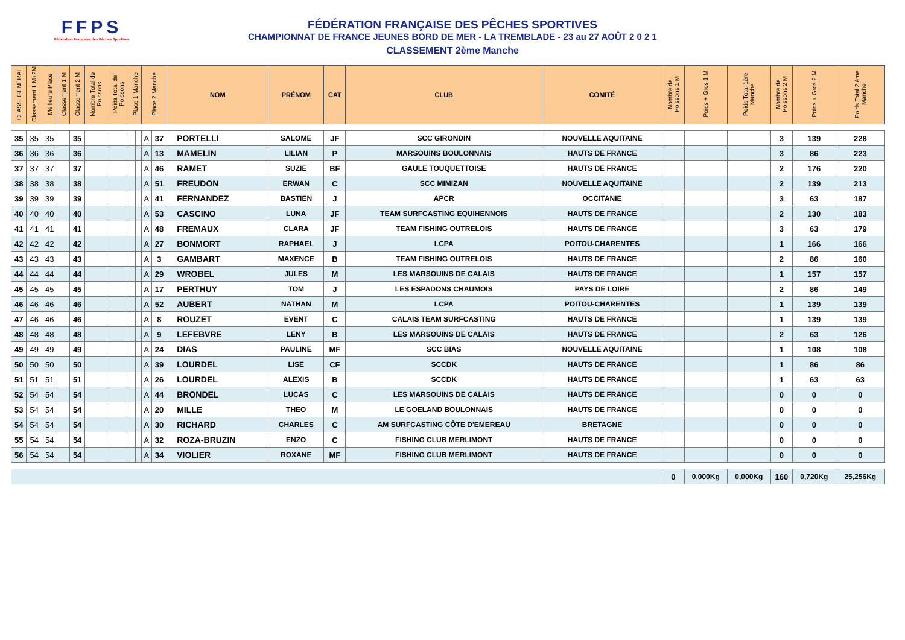FFPS
Fédération Française des Pêches Sportives
FÉDÉRATION FRANÇAISE DES PÊCHES SPORTIVES
CHAMPIONNAT DE FRANCE JEUNES BORD DE MER - LA TREMBLADE - 23 au 27 AOÛT 2 0 2 1
CLASSEMENT 2ème Manche
| CLASS. GÉNÉRAL | Classement 1 M+2M | Meilleure Place | Classement 1 M | Classement 2 M | Nombre Total de Poissons | Poids Total de Poissons | Place 1 Manche | | Place 2 Manche | | NOM | PRÉNOM | CAT | CLUB | COMITÉ | Nombre de Poissons 1 M | Poids + Gros 1 M | Poids Total 1ère Manche | Nombre de Poissons 2 M | Poids + Gros 2 M | Poids Total 2 ème Manche |
| --- | --- | --- | --- | --- | --- | --- | --- | --- | --- | --- | --- | --- | --- | --- | --- | --- | --- | --- | --- | --- | --- |
| 35 | 35 | 35 | | 35 | | | | | A | 37 | PORTELLI | SALOME | JF | SCC GIRONDIN | NOUVELLE AQUITAINE | | | | 3 | 139 | 228 |
| 36 | 36 | 36 | | 36 | | | | | A | 13 | MAMELIN | LILIAN | P | MARSOUINS BOULONNAIS | HAUTS DE FRANCE | | | | 3 | 86 | 223 |
| 37 | 37 | 37 | | 37 | | | | | A | 46 | RAMET | SUZIE | BF | GAULE TOUQUETTOISE | HAUTS DE FRANCE | | | | 2 | 176 | 220 |
| 38 | 38 | 38 | | 38 | | | | | A | 51 | FREUDON | ERWAN | C | SCC MIMIZAN | NOUVELLE AQUITAINE | | | | 2 | 139 | 213 |
| 39 | 39 | 39 | | 39 | | | | | A | 41 | FERNANDEZ | BASTIEN | J | APCR | OCCITANIE | | | | 3 | 63 | 187 |
| 40 | 40 | 40 | | 40 | | | | | A | 53 | CASCINO | LUNA | JF | TEAM SURFCASTING EQUIHENNOIS | HAUTS DE FRANCE | | | | 2 | 130 | 183 |
| 41 | 41 | 41 | | 41 | | | | | A | 48 | FREMAUX | CLARA | JF | TEAM FISHING OUTRELOIS | HAUTS DE FRANCE | | | | 3 | 63 | 179 |
| 42 | 42 | 42 | | 42 | | | | | A | 27 | BONMORT | RAPHAEL | J | LCPA | POITOU-CHARENTES | | | | 1 | 166 | 166 |
| 43 | 43 | 43 | | 43 | | | | | A | 3 | GAMBART | MAXENCE | B | TEAM FISHING OUTRELOIS | HAUTS DE FRANCE | | | | 2 | 86 | 160 |
| 44 | 44 | 44 | | 44 | | | | | A | 29 | WROBEL | JULES | M | LES MARSOUINS DE CALAIS | HAUTS DE FRANCE | | | | 1 | 157 | 157 |
| 45 | 45 | 45 | | 45 | | | | | A | 17 | PERTHUY | TOM | J | LES ESPADONS CHAUMOIS | PAYS DE LOIRE | | | | 2 | 86 | 149 |
| 46 | 46 | 46 | | 46 | | | | | A | 52 | AUBERT | NATHAN | M | LCPA | POITOU-CHARENTES | | | | 1 | 139 | 139 |
| 47 | 46 | 46 | | 46 | | | | | A | 8 | ROUZET | EVENT | C | CALAIS TEAM SURFCASTING | HAUTS DE FRANCE | | | | 1 | 139 | 139 |
| 48 | 48 | 48 | | 48 | | | | | A | 9 | LEFEBVRE | LENY | B | LES MARSOUINS DE CALAIS | HAUTS DE FRANCE | | | | 2 | 63 | 126 |
| 49 | 49 | 49 | | 49 | | | | | A | 24 | DIAS | PAULINE | MF | SCC BIAS | NOUVELLE AQUITAINE | | | | 1 | 108 | 108 |
| 50 | 50 | 50 | | 50 | | | | | A | 39 | LOURDEL | LISE | CF | SCCDK | HAUTS DE FRANCE | | | | 1 | 86 | 86 |
| 51 | 51 | 51 | | 51 | | | | | A | 26 | LOURDEL | ALEXIS | B | SCCDK | HAUTS DE FRANCE | | | | 1 | 63 | 63 |
| 52 | 54 | 54 | | 54 | | | | | A | 44 | BRONDEL | LUCAS | C | LES MARSOUINS DE CALAIS | HAUTS DE FRANCE | | | | 0 | 0 | 0 |
| 53 | 54 | 54 | | 54 | | | | | A | 20 | MILLE | THEO | M | LE GOELAND BOULONNAIS | HAUTS DE FRANCE | | | | 0 | 0 | 0 |
| 54 | 54 | 54 | | 54 | | | | | A | 30 | RICHARD | CHARLES | C | AM SURFCASTING CÔTE D'EMEREAU | BRETAGNE | | | | 0 | 0 | 0 |
| 55 | 54 | 54 | | 54 | | | | | A | 32 | ROZA-BRUZIN | ENZO | C | FISHING CLUB MERLIMONT | HAUTS DE FRANCE | | | | 0 | 0 | 0 |
| 56 | 54 | 54 | | 54 | | | | | A | 34 | VIOLIER | ROXANE | MF | FISHING CLUB MERLIMONT | HAUTS DE FRANCE | | | | 0 | 0 | 0 |
| | | | | | | | | | | | | | | | | 0 | 0,000Kg | 0,000Kg | 160 | 0,720Kg | 25,256Kg |